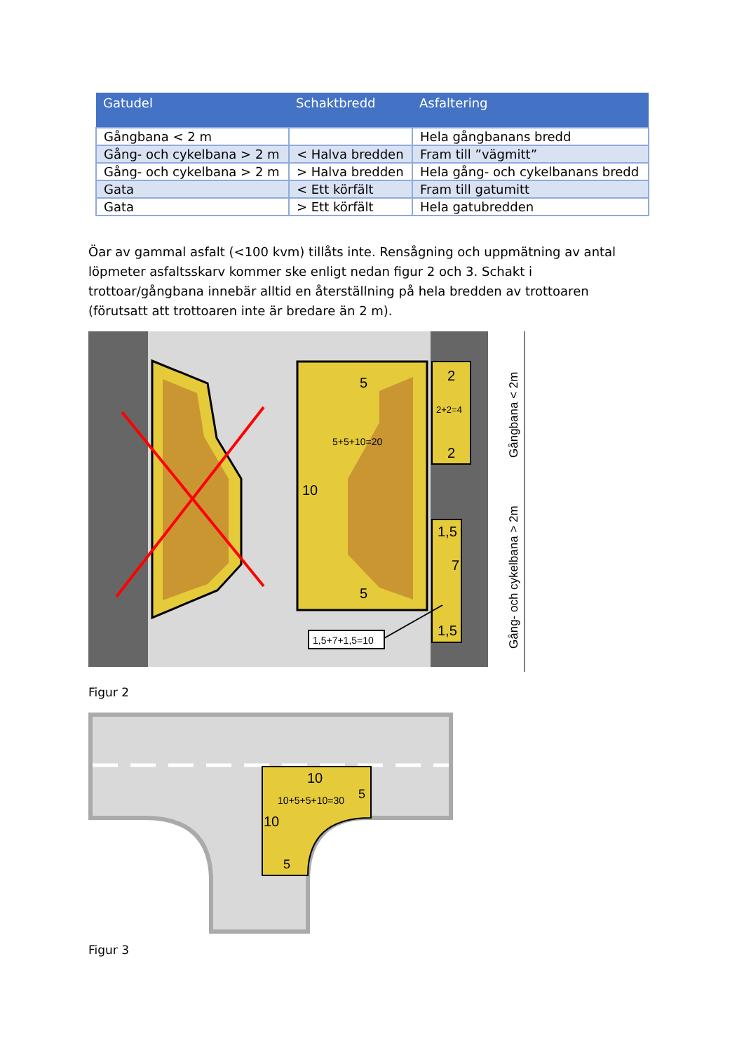| Gatudel | Schaktbredd | Asfaltering |
| --- | --- | --- |
| Gångbana < 2 m | | Hela gångbanans bredd |
| Gång- och cykelbana > 2 m | < Halva bredden | Fram till ”vägmitt” |
| Gång- och cykelbana > 2 m | > Halva bredden | Hela gång- och cykelbanans bredd |
| Gata | < Ett körfält | Fram till gatumitt |
| Gata | > Ett körfält | Hela gatubredden |
Öar av gammal asfalt (<100 kvm) tillåts inte. Rensågning och uppmätning av antal löpmeter asfaltsskarv kommer ske enligt nedan figur 2 och 3. Schakt i trottoar/gångbana innebär alltid en återställning på hela bredden av trottoaren (förutsatt att trottoaren inte är bredare än 2 m).
5
5+5+10=20
10
5
2
2+2=4
2
1,5
7
1,5
1,5+7+1,5=10
Gångbana < 2m
Gång- och cykelbana > 2m
Figur 2
10
10+5+5+10=30
5
10
5
Figur 3